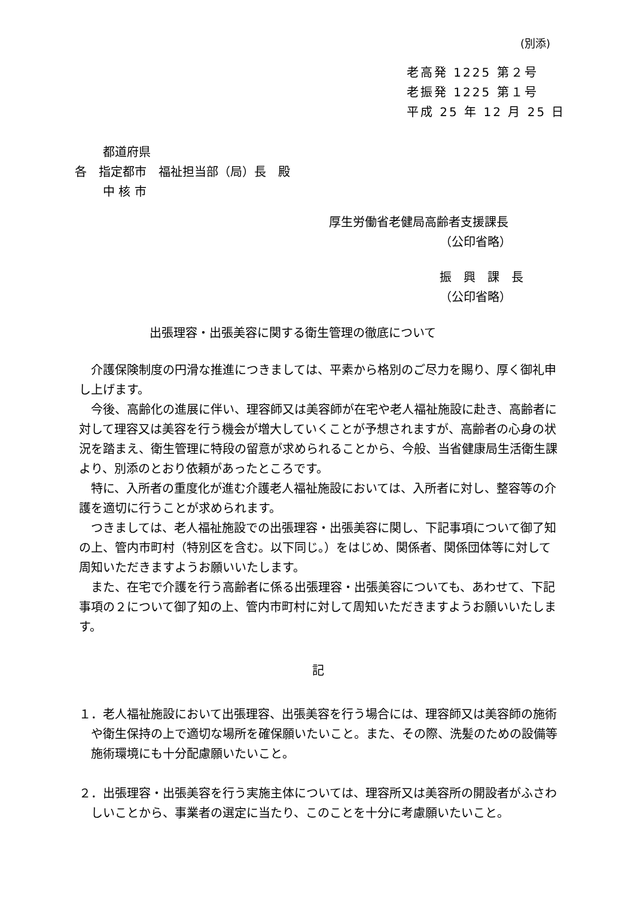(別添)
老高発 1225 第２号
老振発 1225 第１号
平成 25 年 12 月 25 日
都道府県
各　指定都市　福祉担当部（局）長　殿
中 核 市
厚生労働省老健局高齢者支援課長
（公印省略）
振　興　課　長
（公印省略）
出張理容・出張美容に関する衛生管理の徹底について
介護保険制度の円滑な推進につきましては、平素から格別のご尽力を賜り、厚く御礼申し上げます。
今後、高齢化の進展に伴い、理容師又は美容師が在宅や老人福祉施設に赴き、高齢者に対して理容又は美容を行う機会が増大していくことが予想されますが、高齢者の心身の状況を踏まえ、衛生管理に特段の留意が求められることから、今般、当省健康局生活衛生課より、別添のとおり依頼があったところです。
特に、入所者の重度化が進む介護老人福祉施設においては、入所者に対し、整容等の介護を適切に行うことが求められます。
つきましては、老人福祉施設での出張理容・出張美容に関し、下記事項について御了知の上、管内市町村（特別区を含む。以下同じ。）をはじめ、関係者、関係団体等に対して周知いただきますようお願いいたします。
また、在宅で介護を行う高齢者に係る出張理容・出張美容についても、あわせて、下記事項の２について御了知の上、管内市町村に対して周知いただきますようお願いいたします。
記
１．老人福祉施設において出張理容、出張美容を行う場合には、理容師又は美容師の施術や衛生保持の上で適切な場所を確保願いたいこと。また、その際、洗髪のための設備等施術環境にも十分配慮願いたいこと。
２．出張理容・出張美容を行う実施主体については、理容所又は美容所の開設者がふさわしいことから、事業者の選定に当たり、このことを十分に考慮願いたいこと。